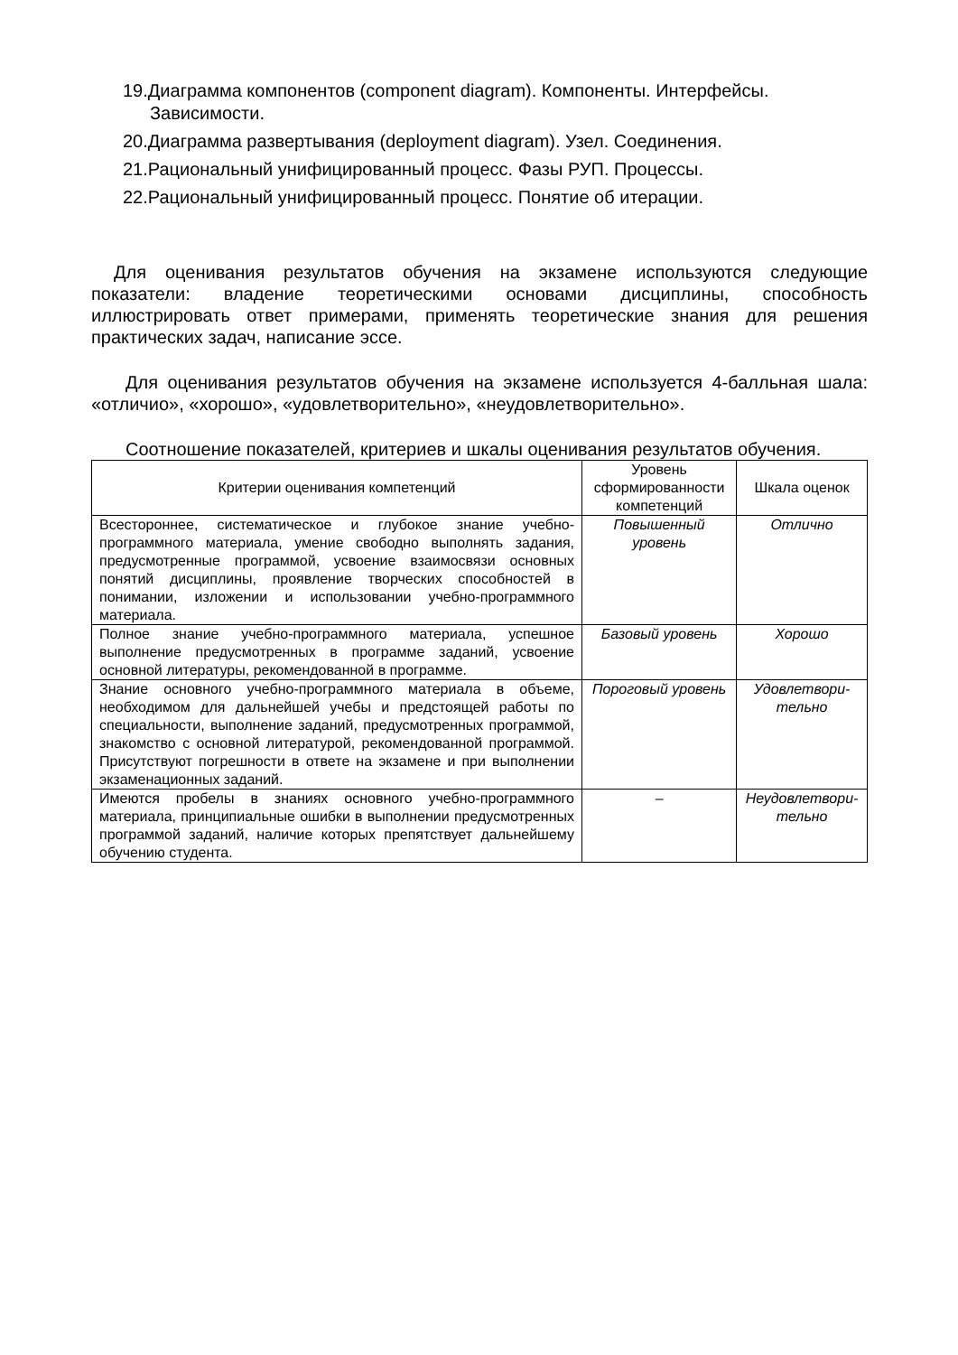19.Диаграмма компонентов (component diagram). Компоненты. Интерфейсы. Зависимости.
20.Диаграмма развертывания (deployment diagram). Узел. Соединения.
21.Рациональный унифицированный процесс. Фазы РУП. Процессы.
22.Рациональный унифицированный процесс. Понятие об итерации.
Для оценивания результатов обучения на экзамене используются следующие показатели: владение теоретическими основами дисциплины, способность иллюстрировать ответ примерами, применять теоретические знания для решения практических задач, написание эссе.
Для оценивания результатов обучения на экзамене используется 4-балльная шала: «отличио», «хорошо», «удовлетворительно», «неудовлетворительно».
Соотношение показателей, критериев и шкалы оценивания результатов обучения.
| Критерии оценивания компетенций | Уровень сформированности компетенций | Шкала оценок |
| --- | --- | --- |
| Всестороннее, систематическое и глубокое знание учебно-программного материала, умение свободно выполнять задания, предусмотренные программой, усвоение взаимосвязи основных понятий дисциплины, проявление творческих способностей в понимании, изложении и использовании учебно-программного материала. | Повышенный уровень | Отлично |
| Полное знание учебно-программного материала, успешное выполнение предусмотренных в программе заданий, усвоение основной литературы, рекомендованной в программе. | Базовый уровень | Хорошо |
| Знание основного учебно-программного материала в объеме, необходимом для дальнейшей учебы и предстоящей работы по специальности, выполнение заданий, предусмотренных программой, знакомство с основной литературой, рекомендованной программой. Присутствуют погрешности в ответе на экзамене и при выполнении экзаменационных заданий. | Пороговый уровень | Удовлетвори-тельно |
| Имеются пробелы в знаниях основного учебно-программного материала, принципиальные ошибки в выполнении предусмотренных программой заданий, наличие которых препятствует дальнейшему обучению студента. | – | Неудовлетвори-тельно |